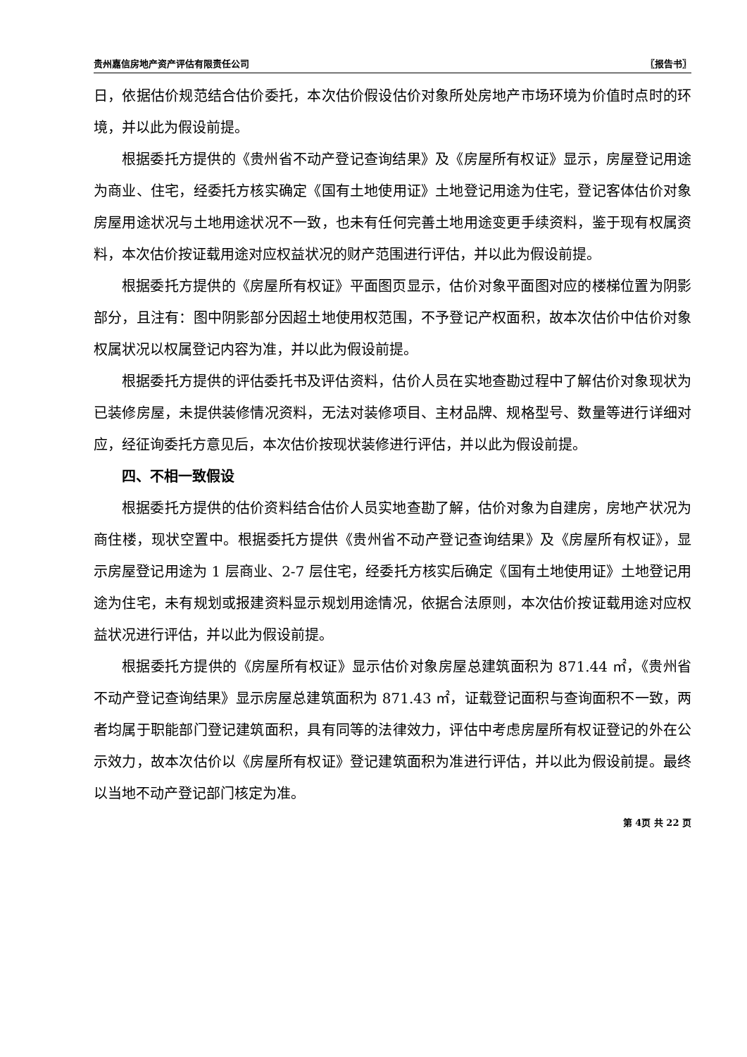贵州嘉信房地产资产评估有限责任公司 〖报告书〗
日，依据估价规范结合估价委托，本次估价假设估价对象所处房地产市场环境为价值时点时的环境，并以此为假设前提。
根据委托方提供的《贵州省不动产登记查询结果》及《房屋所有权证》显示，房屋登记用途为商业、住宅，经委托方核实确定《国有土地使用证》土地登记用途为住宅，登记客体估价对象房屋用途状况与土地用途状况不一致，也未有任何完善土地用途变更手续资料，鉴于现有权属资料，本次估价按证载用途对应权益状况的财产范围进行评估，并以此为假设前提。
根据委托方提供的《房屋所有权证》平面图页显示，估价对象平面图对应的楼梯位置为阴影部分，且注有：图中阴影部分因超土地使用权范围，不予登记产权面积，故本次估价中估价对象权属状况以权属登记内容为准，并以此为假设前提。
根据委托方提供的评估委托书及评估资料，估价人员在实地查勘过程中了解估价对象现状为已装修房屋，未提供装修情况资料，无法对装修项目、主材品牌、规格型号、数量等进行详细对应，经征询委托方意见后，本次估价按现状装修进行评估，并以此为假设前提。
四、不相一致假设
根据委托方提供的估价资料结合估价人员实地查勘了解，估价对象为自建房，房地产状况为商住楼，现状空置中。根据委托方提供《贵州省不动产登记查询结果》及《房屋所有权证》，显示房屋登记用途为 1 层商业、2-7 层住宅，经委托方核实后确定《国有土地使用证》土地登记用途为住宅，未有规划或报建资料显示规划用途情况，依据合法原则，本次估价按证载用途对应权益状况进行评估，并以此为假设前提。
根据委托方提供的《房屋所有权证》显示估价对象房屋总建筑面积为 871.44 ㎡，《贵州省不动产登记查询结果》显示房屋总建筑面积为 871.43 ㎡，证载登记面积与查询面积不一致，两者均属于职能部门登记建筑面积，具有同等的法律效力，评估中考虑房屋所有权证登记的外在公示效力，故本次估价以《房屋所有权证》登记建筑面积为准进行评估，并以此为假设前提。最终以当地不动产登记部门核定为准。
第 4页 共 22 页